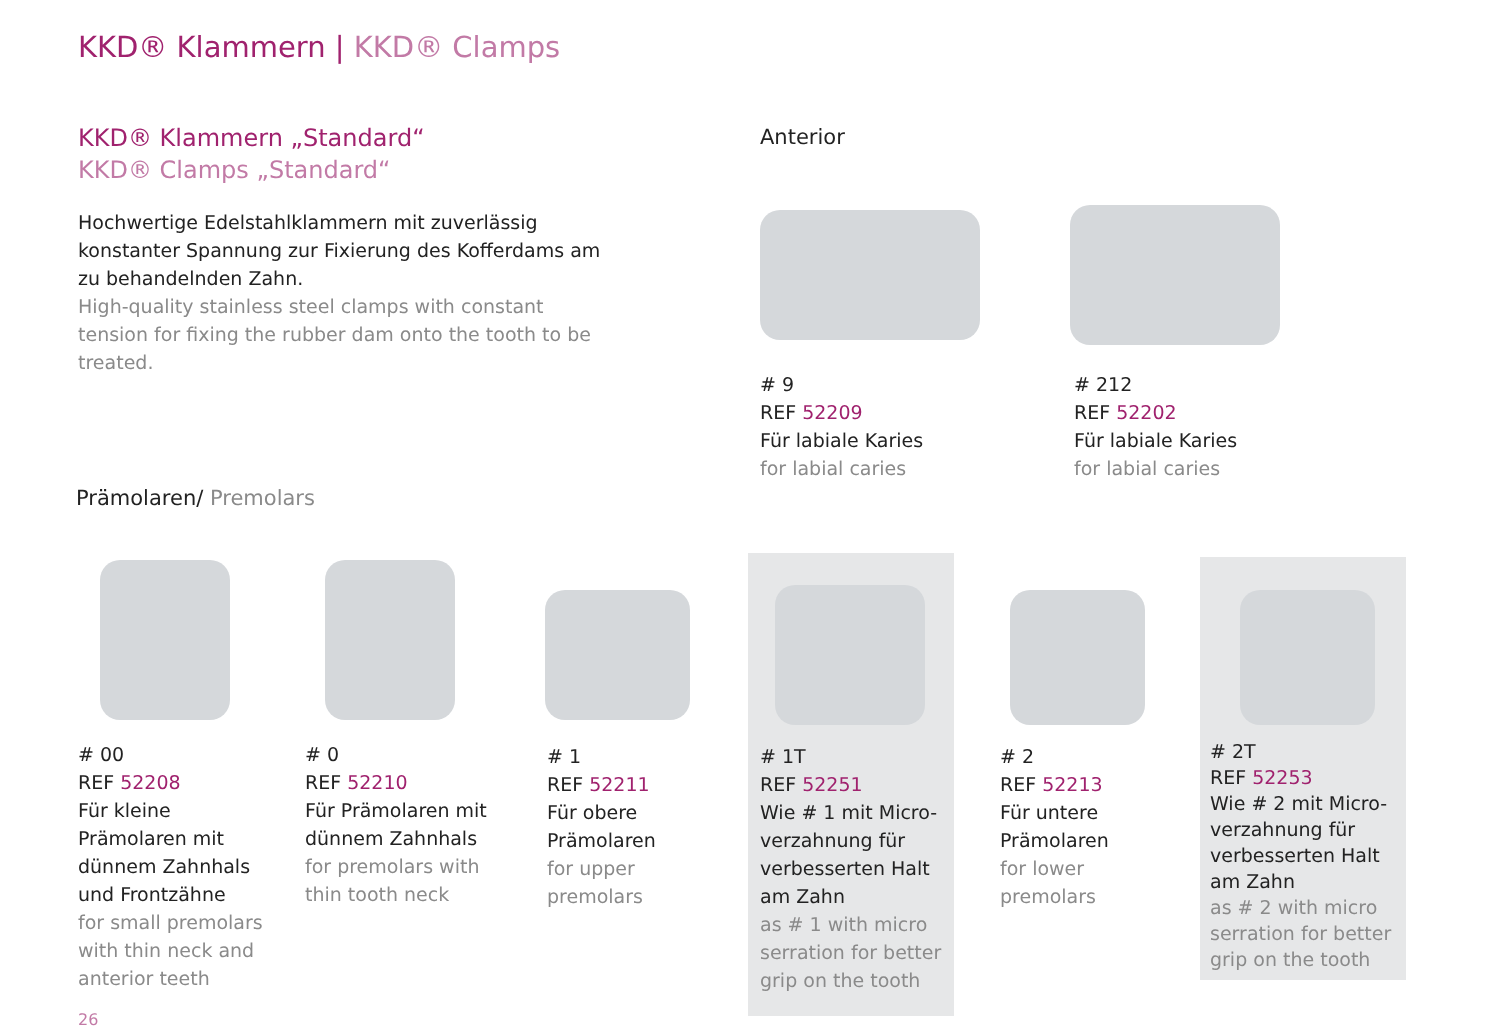KKD® Klammern | KKD® Clamps
KKD® Klammern „Standard“
KKD® Clamps „Standard“
Hochwertige Edelstahlklammern mit zuverlässig konstanter Spannung zur Fixierung des Kofferdams am zu behandelnden Zahn.
High-quality stainless steel clamps with constant tension for fixing the rubber dam onto the tooth to be treated.
Anterior
# 9
REF 52209
Für labiale Karies
for labial caries
# 212
REF 52202
Für labiale Karies
for labial caries
Prämolaren/ Premolars
# 00
REF 52208
Für kleine
Prämolaren mit
dünnem Zahnhals
und Frontzähne
for small premolars
with thin neck and
anterior teeth
# 0
REF 52210
Für Prämolaren mit
dünnem Zahnhals
for premolars with
thin tooth neck
# 1
REF 52211
Für obere
Prämolaren
for upper
premolars
# 1T
REF 52251
Wie # 1 mit Micro-
verzahnung für
verbesserten Halt
am Zahn
as # 1 with micro
serration for better
grip on the tooth
# 2
REF 52213
Für untere
Prämolaren
for lower
premolars
# 2T
REF 52253
Wie # 2 mit Micro-
verzahnung für
verbesserten Halt
am Zahn
as # 2 with micro
serration for better
grip on the tooth
26